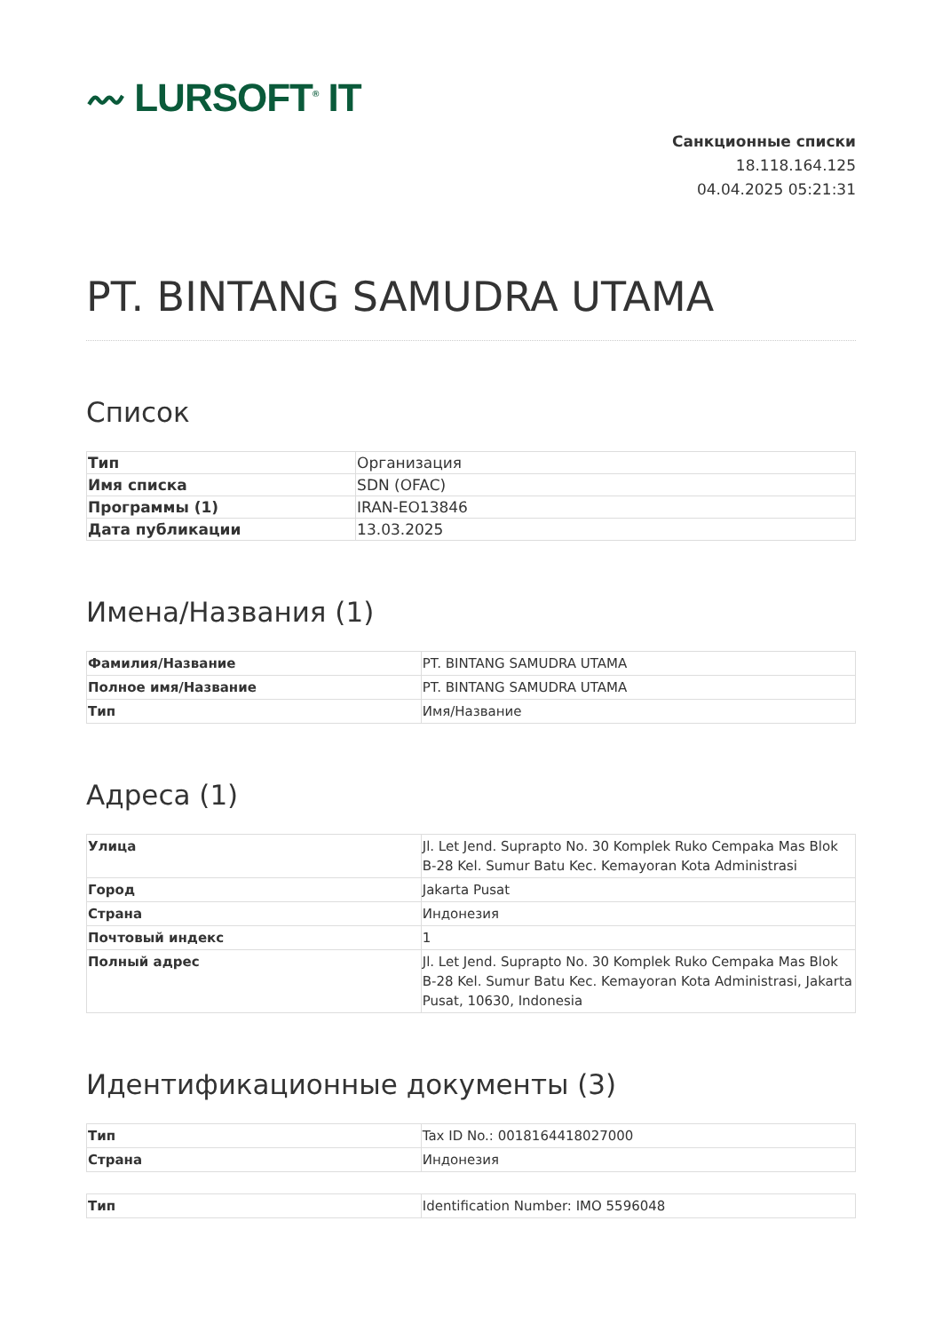〰 LURSOFT<sup>®</sup> IT
Санкционные списки
18.118.164.125
04.04.2025 05:21:31
PT. BINTANG SAMUDRA UTAMA
Список
| Тип | Организация |
| Имя списка | SDN (OFAC) |
| Программы (1) | IRAN-EO13846 |
| Дата публикации | 13.03.2025 |
Имена/Названия (1)
| Фамилия/Название | PT. BINTANG SAMUDRA UTAMA |
| Полное имя/Название | PT. BINTANG SAMUDRA UTAMA |
| Тип | Имя/Название |
Адреса (1)
| Улица | Jl. Let Jend. Suprapto No. 30 Komplek Ruko Cempaka Mas Blok B-28 Kel. Sumur Batu Kec. Kemayoran Kota Administrasi |
| Город | Jakarta Pusat |
| Страна | Индонезия |
| Почтовый индекс | 1 |
| Полный адрес | Jl. Let Jend. Suprapto No. 30 Komplek Ruko Cempaka Mas Blok B-28 Kel. Sumur Batu Kec. Kemayoran Kota Administrasi, Jakarta Pusat, 10630, Indonesia |
Идентификационные документы (3)
| Тип | Tax ID No.: 0018164418027000 |
| Страна | Индонезия |
| Тип | Identification Number: IMO 5596048 |